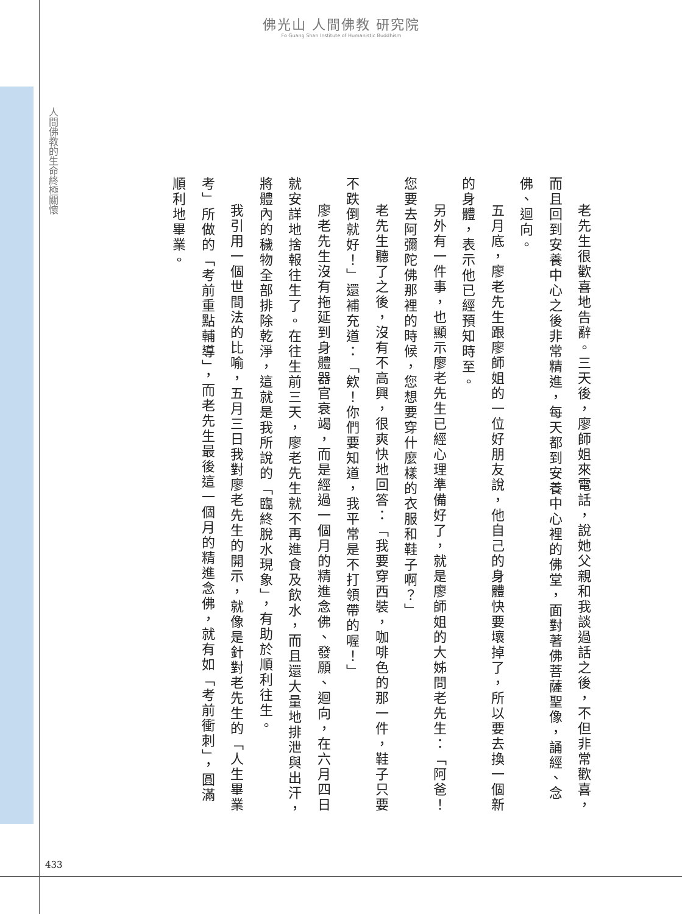佛光山 人間佛教 研究院
Fo Guang Shan Institute of Humanistic Buddhism
人間佛教的生命終極關懷
老先生很歡喜地告辭。三天後，廖師姐來電話，說她父親和我談過話之後，不但非常歡喜，而且回到安養中心之後非常精進，每天都到安養中心裡的佛堂，面對著佛菩薩聖像，誦經、念佛、迴向。
五月底，廖老先生跟廖師姐的一位好朋友說，他自己的身體快要壞掉了，所以要去換一個新的身體，表示他已經預知時至。
另外有一件事，也顯示廖老先生已經心理準備好了，就是廖師姐的大姊問老先生：「阿爸！您要去阿彌陀佛那裡的時候，您想要穿什麼樣的衣服和鞋子啊？」
老先生聽了之後，沒有不高興，很爽快地回答：「我要穿西裝，咖啡色的那一件，鞋子只要不跌倒就好！」還補充道：「欸！你們要知道，我平常是不打領帶的喔！」
廖老先生沒有拖延到身體器官衰竭，而是經過一個月的精進念佛、發願、迴向，在六月四日就安詳地捨報往生了。在往生前三天，廖老先生就不再進食及飲水，而且還大量地排泄與出汗，將體內的穢物全部排除乾淨，這就是我所說的「臨終脫水現象」，有助於順利往生。
我引用一個世間法的比喻，五月三日我對廖老先生的開示，就像是針對老先生的「人生畢業考」所做的「考前重點輔導」，而老先生最後這一個月的精進念佛，就有如「考前衝刺」，圓滿順利地畢業。
433